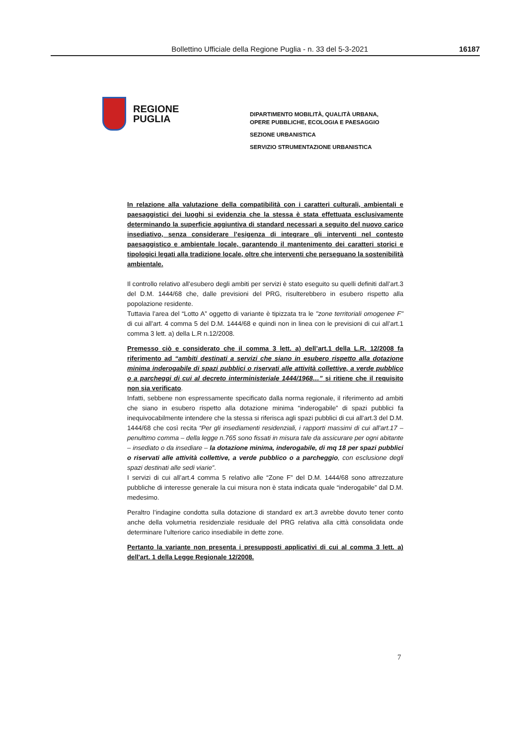Bollettino Ufficiale della Regione Puglia - n. 33 del 5-3-2021 16187
REGIONE
PUGLIA
DIPARTIMENTO MOBILITÀ, QUALITÀ URBANA,
OPERE PUBBLICHE, ECOLOGIA E PAESAGGIO
SEZIONE URBANISTICA
SERVIZIO STRUMENTAZIONE URBANISTICA
In relazione alla valutazione della compatibilità con i caratteri culturali, ambientali e paesaggistici dei luoghi si evidenzia che la stessa è stata effettuata esclusivamente determinando la superficie aggiuntiva di standard necessari a seguito del nuovo carico insediativo, senza considerare l’esigenza di integrare gli interventi nel contesto paesaggistico e ambientale locale, garantendo il mantenimento dei caratteri storici e tipologici legati alla tradizione locale, oltre che interventi che perseguano la sostenibilità ambientale.
Il controllo relativo all’esubero degli ambiti per servizi è stato eseguito su quelli definiti dall’art.3 del D.M. 1444/68 che, dalle previsioni del PRG, risulterebbero in esubero rispetto alla popolazione residente.
Tuttavia l’area del “Lotto A” oggetto di variante è tipizzata tra le "zone territoriali omogenee F" di cui all’art. 4 comma 5 del D.M. 1444/68 e quindi non in linea con le previsioni di cui all’art.1 comma 3 lett. a) della L.R n.12/2008.
Premesso ciò e considerato che il comma 3 lett. a) dell’art.1 della L.R. 12/2008 fa riferimento ad “ambiti destinati a servizi che siano in esubero rispetto alla dotazione minima inderogabile di spazi pubblici o riservati alle attività collettive, a verde pubblico o a parcheggi di cui al decreto interministeriale 1444/1968…” si ritiene che il requisito non sia verificato.
Infatti, sebbene non espressamente specificato dalla norma regionale, il riferimento ad ambiti che siano in esubero rispetto alla dotazione minima “inderogabile” di spazi pubblici fa inequivocabilmente intendere che la stessa si riferisca agli spazi pubblici di cui all’art.3 del D.M. 1444/68 che così recita “Per gli insediamenti residenziali, i rapporti massimi di cui all’art.17 – penultimo comma – della legge n.765 sono fissati in misura tale da assicurare per ogni abitante – insediato o da insediare – la dotazione minima, inderogabile, di mq 18 per spazi pubblici o riservati alle attività collettive, a verde pubblico o a parcheggio, con esclusione degli spazi destinati alle sedi viarie”.
I servizi di cui all’art.4 comma 5 relativo alle “Zone F” del D.M. 1444/68 sono attrezzature pubbliche di interesse generale la cui misura non è stata indicata quale “inderogabile” dal D.M. medesimo.
Peraltro l’indagine condotta sulla dotazione di standard ex art.3 avrebbe dovuto tener conto anche della volumetria residenziale residuale del PRG relativa alla città consolidata onde determinare l’ulteriore carico insediabile in dette zone.
Pertanto la variante non presenta i presupposti applicativi di cui al comma 3 lett. a) dell'art. 1 della Legge Regionale 12/2008.
7